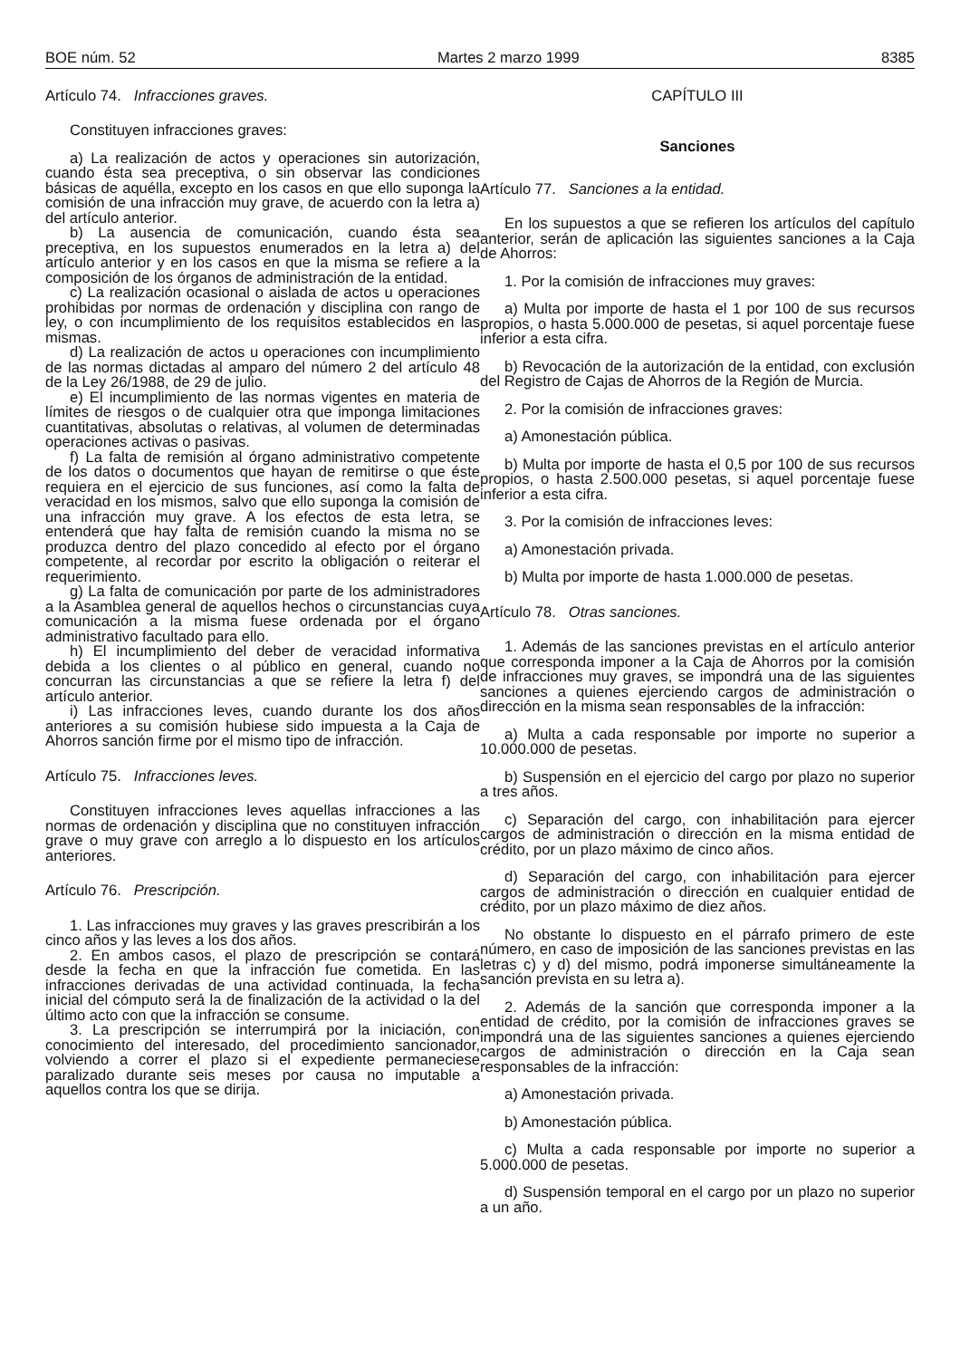BOE núm. 52 Martes 2 marzo 1999 8385
Artículo 74. Infracciones graves.
Constituyen infracciones graves:
a) La realización de actos y operaciones sin autorización, cuando ésta sea preceptiva, o sin observar las condiciones básicas de aquélla, excepto en los casos en que ello suponga la comisión de una infracción muy grave, de acuerdo con la letra a) del artículo anterior.
b) La ausencia de comunicación, cuando ésta sea preceptiva, en los supuestos enumerados en la letra a) del artículo anterior y en los casos en que la misma se refiere a la composición de los órganos de administración de la entidad.
c) La realización ocasional o aislada de actos u operaciones prohibidas por normas de ordenación y disciplina con rango de ley, o con incumplimiento de los requisitos establecidos en las mismas.
d) La realización de actos u operaciones con incumplimiento de las normas dictadas al amparo del número 2 del artículo 48 de la Ley 26/1988, de 29 de julio.
e) El incumplimiento de las normas vigentes en materia de límites de riesgos o de cualquier otra que imponga limitaciones cuantitativas, absolutas o relativas, al volumen de determinadas operaciones activas o pasivas.
f) La falta de remisión al órgano administrativo competente de los datos o documentos que hayan de remitirse o que éste requiera en el ejercicio de sus funciones, así como la falta de veracidad en los mismos, salvo que ello suponga la comisión de una infracción muy grave. A los efectos de esta letra, se entenderá que hay falta de remisión cuando la misma no se produzca dentro del plazo concedido al efecto por el órgano competente, al recordar por escrito la obligación o reiterar el requerimiento.
g) La falta de comunicación por parte de los administradores a la Asamblea general de aquellos hechos o circunstancias cuya comunicación a la misma fuese ordenada por el órgano administrativo facultado para ello.
h) El incumplimiento del deber de veracidad informativa debida a los clientes o al público en general, cuando no concurran las circunstancias a que se refiere la letra f) del artículo anterior.
i) Las infracciones leves, cuando durante los dos años anteriores a su comisión hubiese sido impuesta a la Caja de Ahorros sanción firme por el mismo tipo de infracción.
Artículo 75. Infracciones leves.
Constituyen infracciones leves aquellas infracciones a las normas de ordenación y disciplina que no constituyen infracción grave o muy grave con arreglo a lo dispuesto en los artículos anteriores.
Artículo 76. Prescripción.
1. Las infracciones muy graves y las graves prescribirán a los cinco años y las leves a los dos años.
2. En ambos casos, el plazo de prescripción se contará desde la fecha en que la infracción fue cometida. En las infracciones derivadas de una actividad continuada, la fecha inicial del cómputo será la de finalización de la actividad o la del último acto con que la infracción se consume.
3. La prescripción se interrumpirá por la iniciación, con conocimiento del interesado, del procedimiento sancionador, volviendo a correr el plazo si el expediente permaneciese paralizado durante seis meses por causa no imputable a aquellos contra los que se dirija.
CAPÍTULO III
Sanciones
Artículo 77. Sanciones a la entidad.
En los supuestos a que se refieren los artículos del capítulo anterior, serán de aplicación las siguientes sanciones a la Caja de Ahorros:
1. Por la comisión de infracciones muy graves:
a) Multa por importe de hasta el 1 por 100 de sus recursos propios, o hasta 5.000.000 de pesetas, si aquel porcentaje fuese inferior a esta cifra.
b) Revocación de la autorización de la entidad, con exclusión del Registro de Cajas de Ahorros de la Región de Murcia.
2. Por la comisión de infracciones graves:
a) Amonestación pública.
b) Multa por importe de hasta el 0,5 por 100 de sus recursos propios, o hasta 2.500.000 pesetas, si aquel porcentaje fuese inferior a esta cifra.
3. Por la comisión de infracciones leves:
a) Amonestación privada.
b) Multa por importe de hasta 1.000.000 de pesetas.
Artículo 78. Otras sanciones.
1. Además de las sanciones previstas en el artículo anterior que corresponda imponer a la Caja de Ahorros por la comisión de infracciones muy graves, se impondrá una de las siguientes sanciones a quienes ejerciendo cargos de administración o dirección en la misma sean responsables de la infracción:
a) Multa a cada responsable por importe no superior a 10.000.000 de pesetas.
b) Suspensión en el ejercicio del cargo por plazo no superior a tres años.
c) Separación del cargo, con inhabilitación para ejercer cargos de administración o dirección en la misma entidad de crédito, por un plazo máximo de cinco años.
d) Separación del cargo, con inhabilitación para ejercer cargos de administración o dirección en cualquier entidad de crédito, por un plazo máximo de diez años.
No obstante lo dispuesto en el párrafo primero de este número, en caso de imposición de las sanciones previstas en las letras c) y d) del mismo, podrá imponerse simultáneamente la sanción prevista en su letra a).
2. Además de la sanción que corresponda imponer a la entidad de crédito, por la comisión de infracciones graves se impondrá una de las siguientes sanciones a quienes ejerciendo cargos de administración o dirección en la Caja sean responsables de la infracción:
a) Amonestación privada.
b) Amonestación pública.
c) Multa a cada responsable por importe no superior a 5.000.000 de pesetas.
d) Suspensión temporal en el cargo por un plazo no superior a un año.